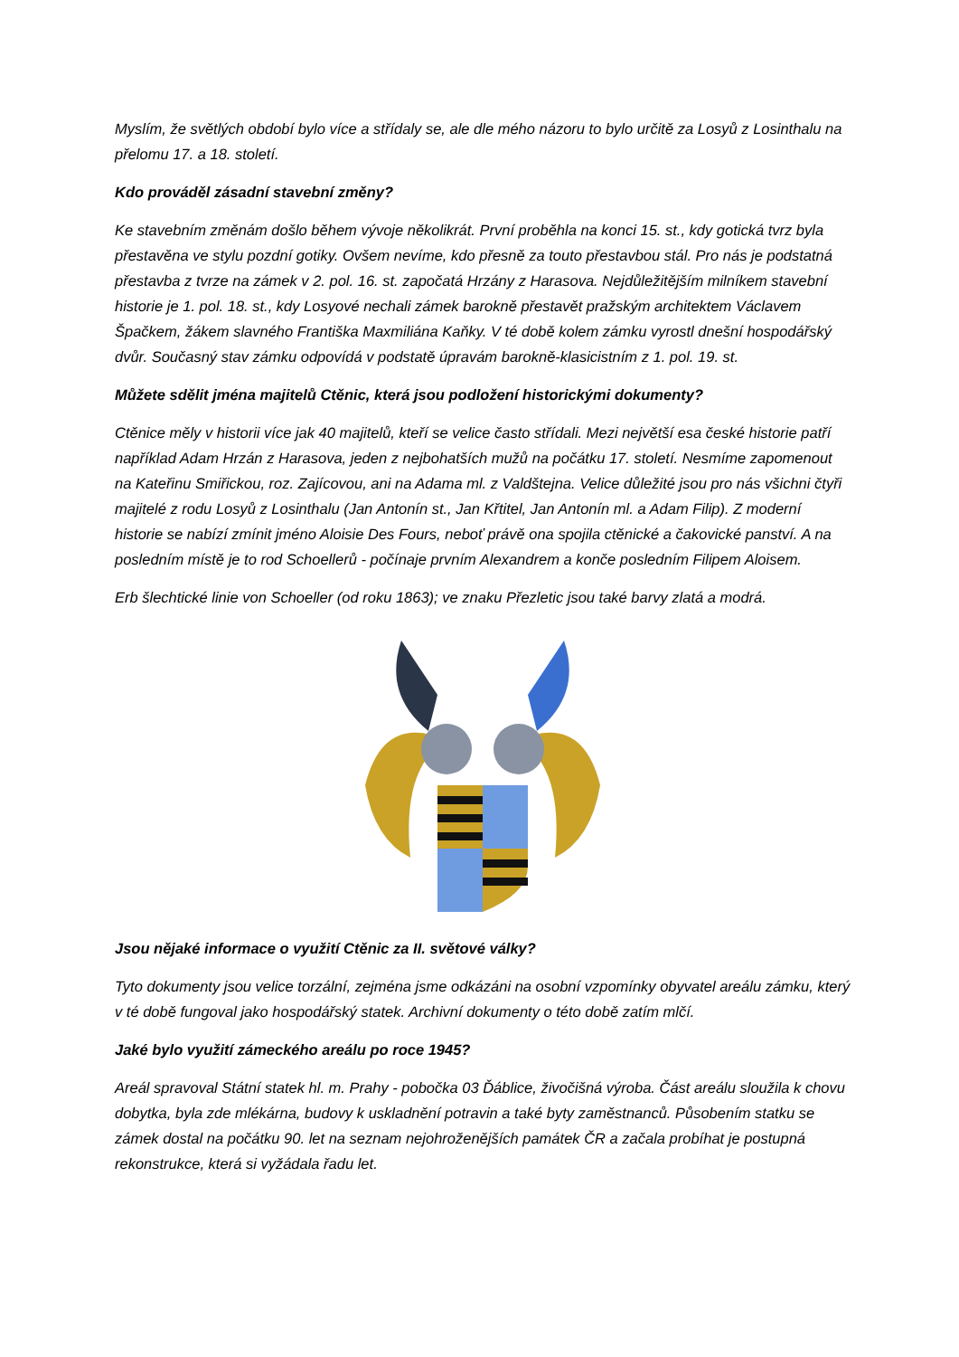Myslím, že světlých období bylo více a střídaly se, ale dle mého názoru to bylo určitě za Losyů z Losinthalu na přelomu 17. a 18. století.
Kdo prováděl zásadní stavební změny?
Ke stavebním změnám došlo během vývoje několikrát. První proběhla na konci 15. st., kdy gotická tvrz byla přestavěna ve stylu pozdní gotiky. Ovšem nevíme, kdo přesně za touto přestavbou stál. Pro nás je podstatná přestavba z tvrze na zámek v 2. pol. 16. st. započatá Hrzány z Harasova. Nejdůležitějším milníkem stavební historie je 1. pol. 18. st., kdy Losyové nechali zámek barokně přestavět pražským architektem Václavem Špačkem, žákem slavného Františka Maxmiliána Kaňky. V té době kolem zámku vyrostl dnešní hospodářský dvůr. Současný stav zámku odpovídá v podstatě úpravám barokně-klasicistním z 1. pol. 19. st.
Můžete sdělit jména majitelů Ctěnic, která jsou podložení historickými dokumenty?
Ctěnice měly v historii více jak 40 majitelů, kteří se velice často střídali. Mezi největší esa české historie patří například Adam Hrzán z Harasova, jeden z nejbohatších mužů na počátku 17. století. Nesmíme zapomenout na Kateřinu Smiřickou, roz. Zajícovou, ani na Adama ml. z Valdštejna. Velice důležité jsou pro nás všichni čtyři majitelé z rodu Losyů z Losinthalu (Jan Antonín st., Jan Křtitel, Jan Antonín ml. a Adam Filip). Z moderní historie se nabízí zmínit jméno Aloisie Des Fours, neboť právě ona spojila ctěnické a čakovické panství. A na posledním místě je to rod Schoellerů - počínaje prvním Alexandrem a konče posledním Filipem Aloisem.
Erb šlechtické linie von Schoeller (od roku 1863); ve znaku Přezletic jsou také barvy zlatá a modrá.
Jsou nějaké informace o využití Ctěnic za II. světové války?
Tyto dokumenty jsou velice torzální, zejména jsme odkázáni na osobní vzpomínky obyvatel areálu zámku, který v té době fungoval jako hospodářský statek. Archivní dokumenty o této době zatím mlčí.
Jaké bylo využití zámeckého areálu po roce 1945?
Areál spravoval Státní statek hl. m. Prahy - pobočka 03 Ďáblice, živočišná výroba. Část areálu sloužila k chovu dobytka, byla zde mlékárna, budovy k uskladnění potravin a také byty zaměstnanců. Působením statku se zámek dostal na počátku 90. let na seznam nejohroženějších památek ČR a začala probíhat je postupná rekonstrukce, která si vyžádala řadu let.